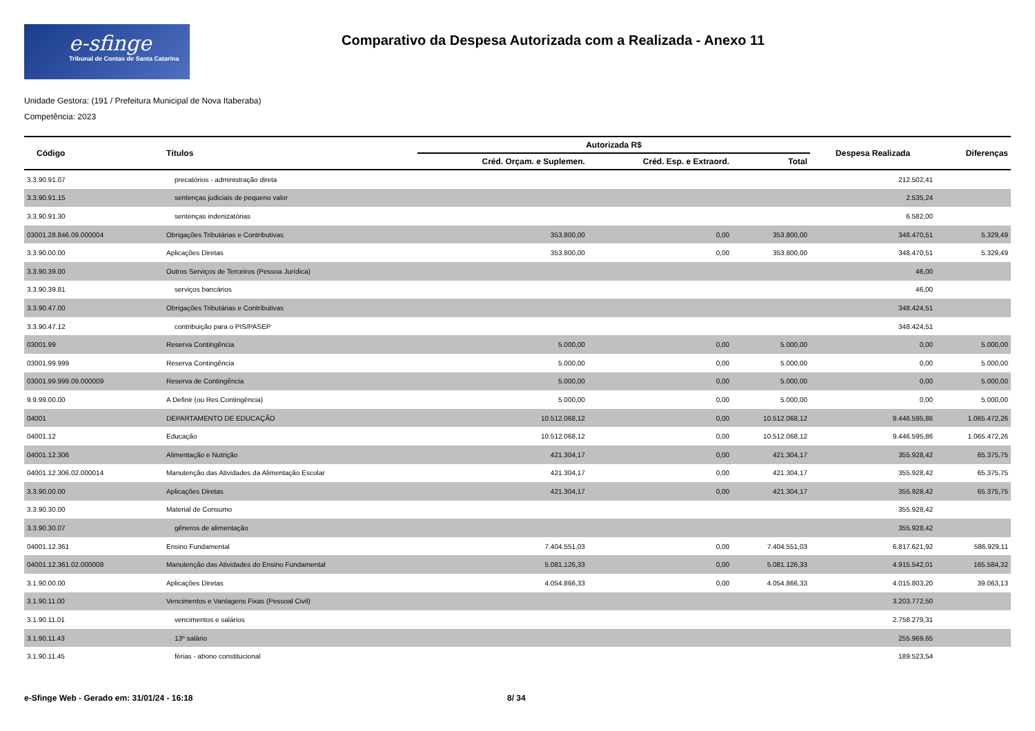e-sfinge
Tribunal de Contas de Santa Catarina
Comparativo da Despesa Autorizada com a Realizada - Anexo 11
Unidade Gestora: (191 / Prefeitura Municipal de Nova Itaberaba)
Competência: 2023
| Código | Títulos | Autorizada R$ | | | Despesa Realizada | Diferenças |
| --- | --- | --- | --- | --- | --- | --- |
| | | Créd. Orçam. e Suplemen. | Créd. Esp. e Extraord. | Total | | |
| 3.3.90.91.07 | precatórios - administração direta | | | | 212.502,41 | |
| 3.3.90.91.15 | sentenças judiciais de pequeno valor | | | | 2.535,24 | |
| 3.3.90.91.30 | sentenças indenizatórias | | | | 6.582,00 | |
| 03001.28.846.09.000004 | Obrigações Tributárias e Contributivas | 353.800,00 | 0,00 | 353.800,00 | 348.470,51 | 5.329,49 |
| 3.3.90.00.00 | Aplicações Diretas | 353.800,00 | 0,00 | 353.800,00 | 348.470,51 | 5.329,49 |
| 3.3.90.39.00 | Outros Serviços de Terceiros (Pessoa Jurídica) | | | | 46,00 | |
| 3.3.90.39.81 | serviços bancários | | | | 46,00 | |
| 3.3.90.47.00 | Obrigações Tributárias e Contributivas | | | | 348.424,51 | |
| 3.3.90.47.12 | contribuição para o PIS/PASEP | | | | 348.424,51 | |
| 03001.99 | Reserva Contingência | 5.000,00 | 0,00 | 5.000,00 | 0,00 | 5.000,00 |
| 03001.99.999 | Reserva Contingência | 5.000,00 | 0,00 | 5.000,00 | 0,00 | 5.000,00 |
| 03001.99.999.09.000009 | Reserva de Contingência | 5.000,00 | 0,00 | 5.000,00 | 0,00 | 5.000,00 |
| 9.9.99.00.00 | A Definir (ou Res.Contingência) | 5.000,00 | 0,00 | 5.000,00 | 0,00 | 5.000,00 |
| 04001 | DEPARTAMENTO DE EDUCAÇÃO | 10.512.068,12 | 0,00 | 10.512.068,12 | 9.446.595,86 | 1.065.472,26 |
| 04001.12 | Educação | 10.512.068,12 | 0,00 | 10.512.068,12 | 9.446.595,86 | 1.065.472,26 |
| 04001.12.306 | Alimentação e Nutrição | 421.304,17 | 0,00 | 421.304,17 | 355.928,42 | 65.375,75 |
| 04001.12.306.02.000014 | Manutenção das Atividades da Alimentação Escolar | 421.304,17 | 0,00 | 421.304,17 | 355.928,42 | 65.375,75 |
| 3.3.90.00.00 | Aplicações Diretas | 421.304,17 | 0,00 | 421.304,17 | 355.928,42 | 65.375,75 |
| 3.3.90.30.00 | Material de Consumo | | | | 355.928,42 | |
| 3.3.90.30.07 | gêneros de alimentação | | | | 355.928,42 | |
| 04001.12.361 | Ensino Fundamental | 7.404.551,03 | 0,00 | 7.404.551,03 | 6.817.621,92 | 586.929,11 |
| 04001.12.361.02.000008 | Manutenção das Atividades do Ensino Fundamental | 5.081.126,33 | 0,00 | 5.081.126,33 | 4.915.542,01 | 165.584,32 |
| 3.1.90.00.00 | Aplicações Diretas | 4.054.866,33 | 0,00 | 4.054.866,33 | 4.015.803,20 | 39.063,13 |
| 3.1.90.11.00 | Vencimentos e Vantagens Fixas (Pessoal Civil) | | | | 3.203.772,50 | |
| 3.1.90.11.01 | vencimentos e salários | | | | 2.758.279,31 | |
| 3.1.90.11.43 | 13º salário | | | | 255.969,65 | |
| 3.1.90.11.45 | férias - abono constitucional | | | | 189.523,54 | |
e-Sfinge Web - Gerado em: 31/01/24 - 16:18 8/ 34